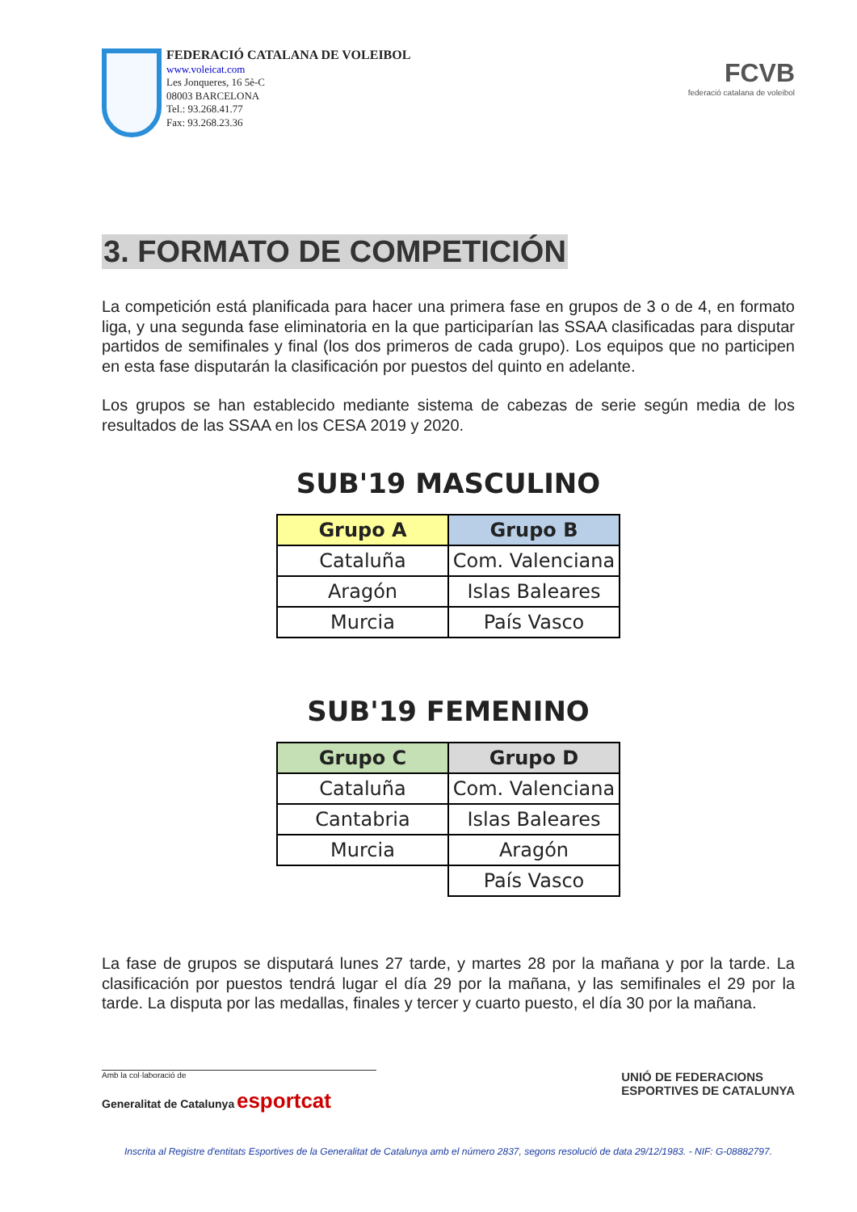FEDERACIÓ CATALANA DE VOLEIBOL
www.voleicat.com
Les Jonqueres, 16 5è-C
08003 BARCELONA
Tel.: 93.268.41.77
Fax: 93.268.23.36
FCVB
federació catalana de voleibol
3. FORMATO DE COMPETICIÓN
La competición está planificada para hacer una primera fase en grupos de 3 o de 4, en formato liga, y una segunda fase eliminatoria en la que participarían las SSAA clasificadas para disputar partidos de semifinales y final (los dos primeros de cada grupo). Los equipos que no participen en esta fase disputarán la clasificación por puestos del quinto en adelante.
Los grupos se han establecido mediante sistema de cabezas de serie según media de los resultados de las SSAA en los CESA 2019 y 2020.
SUB'19 MASCULINO
| Grupo A | Grupo B |
| --- | --- |
| Cataluña | Com. Valenciana |
| Aragón | Islas Baleares |
| Murcia | País Vasco |
SUB'19 FEMENINO
| Grupo C | Grupo D |
| --- | --- |
| Cataluña | Com. Valenciana |
| Cantabria | Islas Baleares |
| Murcia | Aragón |
| | País Vasco |
La fase de grupos se disputará lunes 27 tarde, y martes 28 por la mañana y por la tarde. La clasificación por puestos tendrá lugar el día 29 por la mañana, y las semifinales el 29 por la tarde. La disputa por las medallas, finales y tercer y cuarto puesto, el día 30 por la mañana.
Amb la col·laboració de
Generalitat de Catalunya esportcat
UNIÓ DE FEDERACIONS
ESPORTIVES DE CATALUNYA
Inscrita al Registre d'entitats Esportives de la Generalitat de Catalunya amb el número 2837, segons resolució de data 29/12/1983. - NIF: G-08882797.